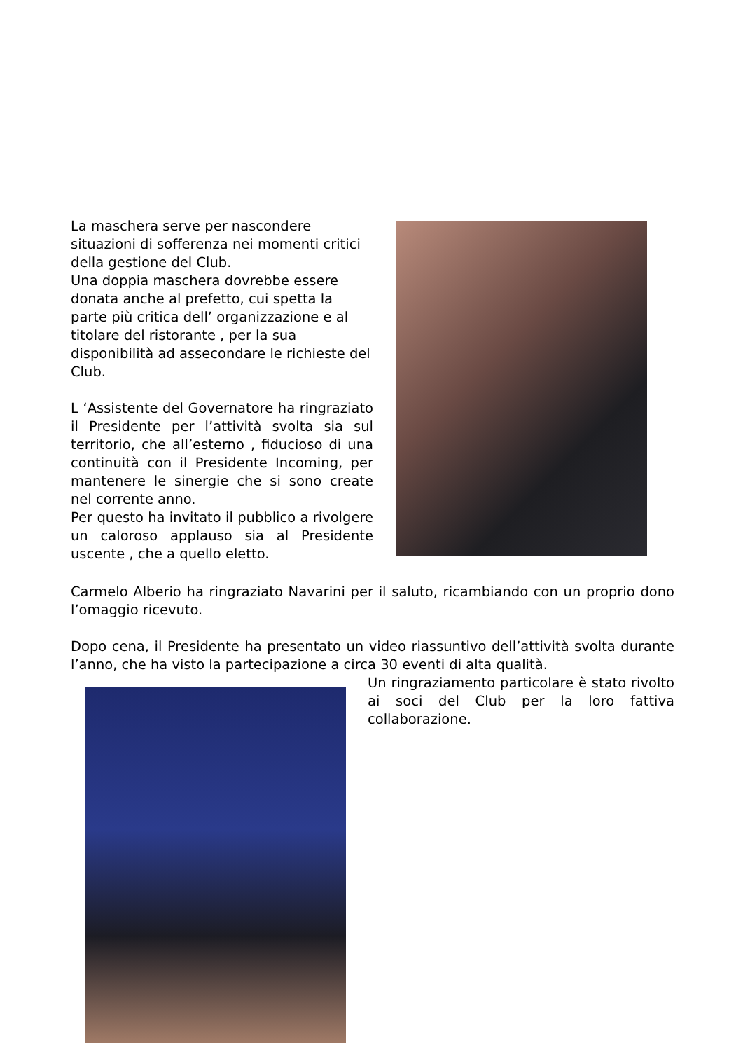La maschera serve per nascondere situazioni di sofferenza nei momenti critici della gestione del Club.
Una doppia maschera dovrebbe essere donata anche al prefetto, cui spetta la parte più critica dell’ organizzazione e al titolare del ristorante , per la sua disponibilità ad assecondare le richieste del Club.
L ‘Assistente del Governatore ha ringraziato il Presidente per l’attività svolta sia sul territorio, che all’esterno , fiducioso di una continuità con il Presidente Incoming, per mantenere le sinergie che si sono create nel corrente anno.
Per questo ha invitato il pubblico a rivolgere un caloroso applauso sia al Presidente uscente , che a quello eletto.
Carmelo Alberio ha ringraziato Navarini per il saluto, ricambiando con un proprio dono l’omaggio ricevuto.
Dopo cena, il Presidente ha presentato un video riassuntivo dell’attività svolta durante l’anno, che ha visto la partecipazione a circa 30 eventi di alta qualità.
Un ringraziamento particolare è stato rivolto ai soci del Club per la loro fattiva collaborazione.